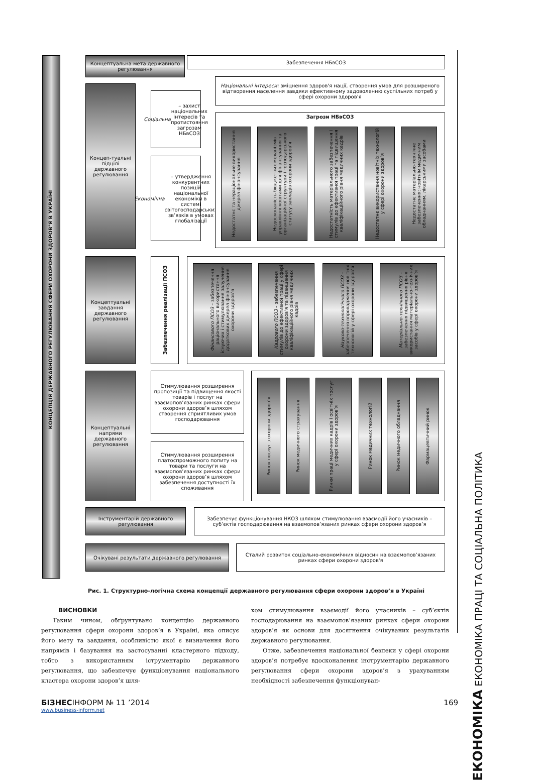КОНЦЕПЦІЯ ДЕРЖАВНОГО РЕГУЛЮВАННЯ СФЕРИ ОХОРОНИ ЗДОРОВ’Я В УКРАЇНІ
Концептуальна мета державного регулювання
Забезпечення НБвСОЗ
Концеп-туальні підцілі державного регулювання
Соціальна – захист національних інтересів та протистояння загрозам НБвСОЗ
Економічна – утвердження конкурентних позицій національної економіки в системі світогосподарських зв’язків в умовах глобалізації
Національні інтереси: зміцнення здоров'я нації, створення умов для розширеного відтворення населення завдяки ефективному задоволенню суспільних потреб у сфері охорони здоров'я
Загрози НБвСОЗ
Недостатнє та нераціональне використання джерел фінансування
Недосконалість бюджетних механізмів управління коштами для фінансування та організаційної структури і господарського статусу закладів охорони здоров’я
Недостатність матеріального забезпечення і стимулів до ефективної праці та підвищення кваліфікаційного рівня медичних кадрів
Недостатнє використання новітніх технологій у сфері охорони здоров’я
Недостатнє матеріально-технічне забезпечення: новітнім медичним обладнанням, лікарськими засобами
Концептуальні завдання державного регулювання
Забезпечення реалізації ПСОЗ
Фінансового ПСОЗ – забезпечення раціонального використання існуючих і стимулювання залучення додаткових джерел фінансування охорони здоров’я
Кадрового ПСОЗ – забезпечення стимулів до ефективної праці у сфері охорони здоров’я та підвищення кваліфікаційного рівня медичних кадрів
Науково-технологічного ПСОЗ – забезпечення впровадження новітніх технологій у сфері охорони здоров’я
Матеріально-технічного ПСОЗ – забезпечення підвищення рівня використання матеріально-технічних засобів у сфері охорони здоров’я
Концептуальні напрями державного регулювання
Стимулювання розширення пропозиції та підвищення якості товарів і послуг на взаємопов’язаних ринках сфери охорони здоров’я шляхом створення сприятливих умов господарювання
Стимулювання розширення платоспроможного попиту на товари та послуги на взаємопов’язаних ринках сфери охорони здоров’я шляхом забезпечення доступності їх споживання
Ринок послуг з охорони здоров’я
Ринок медичного страхування
Ринки праці медичних кадрів і освітніх послуг у сфері охорони здоров’я
Ринок медичних технологій
Ринок медичного обладнання
Фармацевтичний ринок
Інструментарій державного регулювання
Забезпечує функціонування НКОЗ шляхом стимулювання взаємодії його учасників – суб’єктів господарювання на взаємопов’язаних ринках сфери охорони здоров’я
Очікувані результати державного регулювання
Сталий розвиток соціально-економічних відносин на взаємопов’язаних ринках сфери охорони здоров'я
Рис. 1. Структурно-логічна схема концепції державного регулювання сфери охорони здоров’я в Україні
ВИСНОВКИ
  Таким чином, обґрунтувано концепцію державного регулювання сфери охорони здоров’я в Україні, яка описує його мету та завдання, особливістю якої є визначення його напрямів і базування на застосуванні кластерного підходу, тобто з використанням іструментарію державного регулювання, що забезпечує функціонування національного кластера охорони здоров’я шля-
хом стимулювання взаємодії його учасників – суб’єктів господарювання на взаємопов’язаних ринках сфери охорони здоров’я як основи для досягнення очікуваних результатів державного регулювання.
  Отже, забезпечення національної безпеки у сфері охорони здоров’я потребує вдосконалення інструментарію державного регулювання сфери охорони здоров’я з урахуванням необхідності забезпечення функціонуван-
ЕКОНОМІКА ЕКОНОМІКА ПРАЦІ ТА СОЦІАЛЬНА ПОЛІТИКА
БІЗНЕСІНФОРМ № 11 ’2014 169
www.business-inform.net